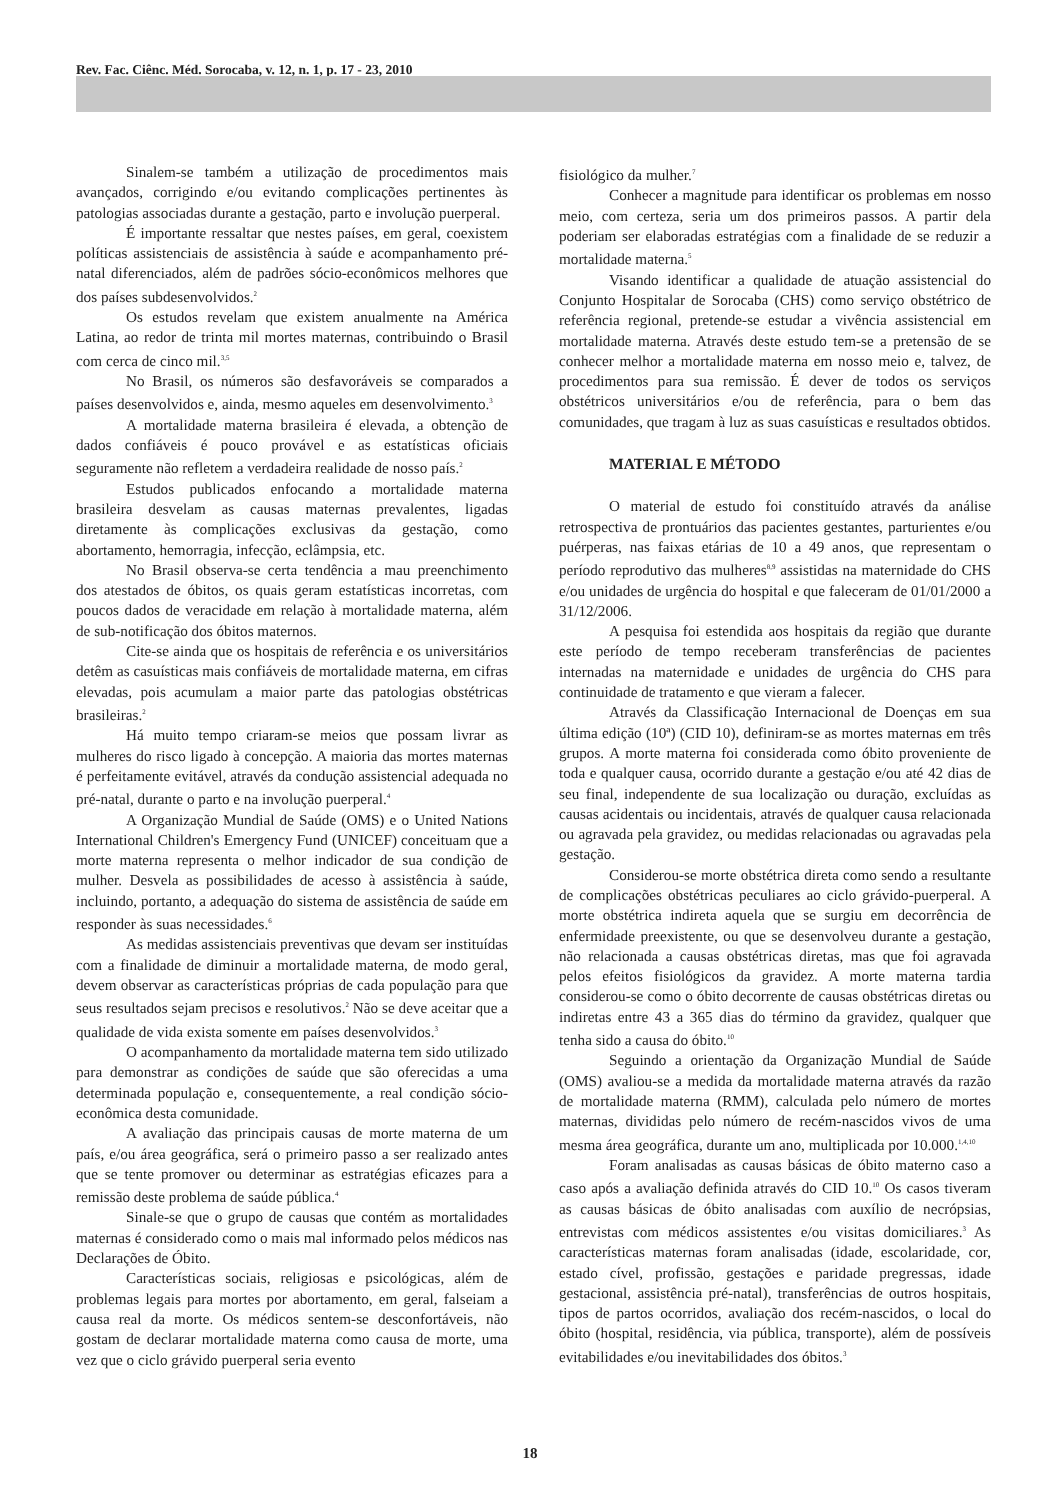Rev. Fac. Ciênc. Méd. Sorocaba, v. 12, n. 1, p. 17 - 23, 2010
Sinalem-se também a utilização de procedimentos mais avançados, corrigindo e/ou evitando complicações pertinentes às patologias associadas durante a gestação, parto e involução puerperal.
É importante ressaltar que nestes países, em geral, coexistem políticas assistenciais de assistência à saúde e acompanhamento pré-natal diferenciados, além de padrões sócio-econômicos melhores que dos países subdesenvolvidos.<sup>2</sup>
Os estudos revelam que existem anualmente na América Latina, ao redor de trinta mil mortes maternas, contribuindo o Brasil com cerca de cinco mil.<sup>3,5</sup>
No Brasil, os números são desfavoráveis se comparados a países desenvolvidos e, ainda, mesmo aqueles em desenvolvimento.<sup>3</sup>
A mortalidade materna brasileira é elevada, a obtenção de dados confiáveis é pouco provável e as estatísticas oficiais seguramente não refletem a verdadeira realidade de nosso país.<sup>2</sup>
Estudos publicados enfocando a mortalidade materna brasileira desvelam as causas maternas prevalentes, ligadas diretamente às complicações exclusivas da gestação, como abortamento, hemorragia, infecção, eclâmpsia, etc.
No Brasil observa-se certa tendência a mau preenchimento dos atestados de óbitos, os quais geram estatísticas incorretas, com poucos dados de veracidade em relação à mortalidade materna, além de sub-notificação dos óbitos maternos.
Cite-se ainda que os hospitais de referência e os universitários detêm as casuísticas mais confiáveis de mortalidade materna, em cifras elevadas, pois acumulam a maior parte das patologias obstétricas brasileiras.<sup>2</sup>
Há muito tempo criaram-se meios que possam livrar as mulheres do risco ligado à concepção. A maioria das mortes maternas é perfeitamente evitável, através da condução assistencial adequada no pré-natal, durante o parto e na involução puerperal.<sup>4</sup>
A Organização Mundial de Saúde (OMS) e o United Nations International Children's Emergency Fund (UNICEF) conceituam que a morte materna representa o melhor indicador de sua condição de mulher. Desvela as possibilidades de acesso à assistência à saúde, incluindo, portanto, a adequação do sistema de assistência de saúde em responder às suas necessidades.<sup>6</sup>
As medidas assistenciais preventivas que devam ser instituídas com a finalidade de diminuir a mortalidade materna, de modo geral, devem observar as características próprias de cada população para que seus resultados sejam precisos e resolutivos.<sup>2</sup> Não se deve aceitar que a qualidade de vida exista somente em países desenvolvidos.<sup>3</sup>
O acompanhamento da mortalidade materna tem sido utilizado para demonstrar as condições de saúde que são oferecidas a uma determinada população e, consequentemente, a real condição sócio-econômica desta comunidade.
A avaliação das principais causas de morte materna de um país, e/ou área geográfica, será o primeiro passo a ser realizado antes que se tente promover ou determinar as estratégias eficazes para a remissão deste problema de saúde pública.<sup>4</sup>
Sinale-se que o grupo de causas que contém as mortalidades maternas é considerado como o mais mal informado pelos médicos nas Declarações de Óbito.
Características sociais, religiosas e psicológicas, além de problemas legais para mortes por abortamento, em geral, falseiam a causa real da morte. Os médicos sentem-se desconfortáveis, não gostam de declarar mortalidade materna como causa de morte, uma vez que o ciclo grávido puerperal seria evento
fisiológico da mulher.<sup>7</sup>
Conhecer a magnitude para identificar os problemas em nosso meio, com certeza, seria um dos primeiros passos. A partir dela poderiam ser elaboradas estratégias com a finalidade de se reduzir a mortalidade materna.<sup>5</sup>
Visando identificar a qualidade de atuação assistencial do Conjunto Hospitalar de Sorocaba (CHS) como serviço obstétrico de referência regional, pretende-se estudar a vivência assistencial em mortalidade materna. Através deste estudo tem-se a pretensão de se conhecer melhor a mortalidade materna em nosso meio e, talvez, de procedimentos para sua remissão. É dever de todos os serviços obstétricos universitários e/ou de referência, para o bem das comunidades, que tragam à luz as suas casuísticas e resultados obtidos.
MATERIAL E MÉTODO
O material de estudo foi constituído através da análise retrospectiva de prontuários das pacientes gestantes, parturientes e/ou puérperas, nas faixas etárias de 10 a 49 anos, que representam o período reprodutivo das mulheres<sup>8,9</sup> assistidas na maternidade do CHS e/ou unidades de urgência do hospital e que faleceram de 01/01/2000 a 31/12/2006.
A pesquisa foi estendida aos hospitais da região que durante este período de tempo receberam transferências de pacientes internadas na maternidade e unidades de urgência do CHS para continuidade de tratamento e que vieram a falecer.
Através da Classificação Internacional de Doenças em sua última edição (10ª) (CID 10), definiram-se as mortes maternas em três grupos. A morte materna foi considerada como óbito proveniente de toda e qualquer causa, ocorrido durante a gestação e/ou até 42 dias de seu final, independente de sua localização ou duração, excluídas as causas acidentais ou incidentais, através de qualquer causa relacionada ou agravada pela gravidez, ou medidas relacionadas ou agravadas pela gestação.
Considerou-se morte obstétrica direta como sendo a resultante de complicações obstétricas peculiares ao ciclo grávido-puerperal. A morte obstétrica indireta aquela que se surgiu em decorrência de enfermidade preexistente, ou que se desenvolveu durante a gestação, não relacionada a causas obstétricas diretas, mas que foi agravada pelos efeitos fisiológicos da gravidez. A morte materna tardia considerou-se como o óbito decorrente de causas obstétricas diretas ou indiretas entre 43 a 365 dias do término da gravidez, qualquer que tenha sido a causa do óbito.<sup>10</sup>
Seguindo a orientação da Organização Mundial de Saúde (OMS) avaliou-se a medida da mortalidade materna através da razão de mortalidade materna (RMM), calculada pelo número de mortes maternas, divididas pelo número de recém-nascidos vivos de uma mesma área geográfica, durante um ano, multiplicada por 10.000.<sup>1,4,10</sup>
Foram analisadas as causas básicas de óbito materno caso a caso após a avaliação definida através do CID 10.<sup>10</sup> Os casos tiveram as causas básicas de óbito analisadas com auxílio de necrópsias, entrevistas com médicos assistentes e/ou visitas domiciliares.<sup>3</sup> As características maternas foram analisadas (idade, escolaridade, cor, estado cível, profissão, gestações e paridade pregressas, idade gestacional, assistência pré-natal), transferências de outros hospitais, tipos de partos ocorridos, avaliação dos recém-nascidos, o local do óbito (hospital, residência, via pública, transporte), além de possíveis evitabilidades e/ou inevitabilidades dos óbitos.<sup>3</sup>
18